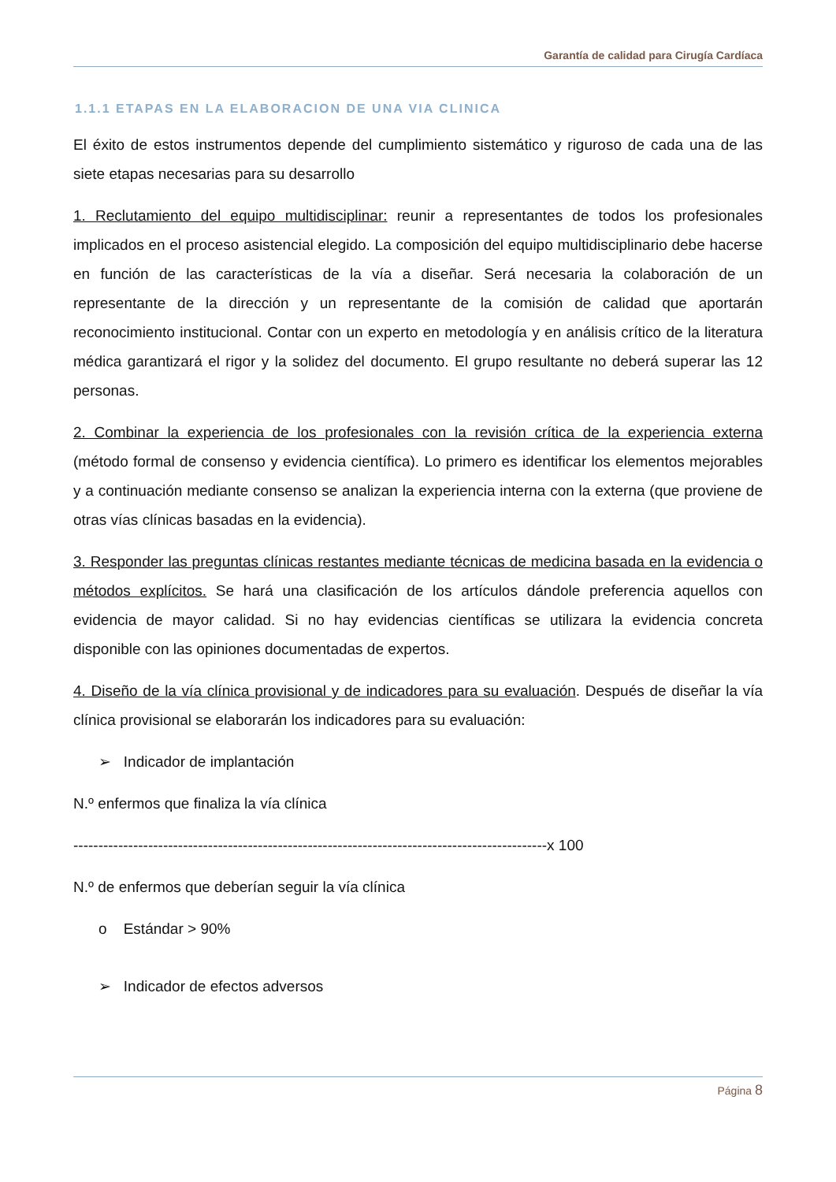Garantía de calidad para Cirugía Cardíaca
1.1.1 ETAPAS EN LA ELABORACION DE UNA VIA CLINICA
El éxito de estos instrumentos depende del cumplimiento sistemático y riguroso de cada una de las siete etapas necesarias para su desarrollo
1. Reclutamiento del equipo multidisciplinar: reunir a representantes de todos los profesionales implicados en el proceso asistencial elegido. La composición del equipo multidisciplinario debe hacerse en función de las características de la vía a diseñar. Será necesaria la colaboración de un representante de la dirección y un representante de la comisión de calidad que aportarán reconocimiento institucional. Contar con un experto en metodología y en análisis crítico de la literatura médica garantizará el rigor y la solidez del documento. El grupo resultante no deberá superar las 12 personas.
2. Combinar la experiencia de los profesionales con la revisión crítica de la experiencia externa (método formal de consenso y evidencia científica). Lo primero es identificar los elementos mejorables y a continuación mediante consenso se analizan la experiencia interna con la externa (que proviene de otras vías clínicas basadas en la evidencia).
3. Responder las preguntas clínicas restantes mediante técnicas de medicina basada en la evidencia o métodos explícitos. Se hará una clasificación de los artículos dándole preferencia aquellos con evidencia de mayor calidad. Si no hay evidencias científicas se utilizara la evidencia concreta disponible con las opiniones documentadas de expertos.
4. Diseño de la vía clínica provisional y de indicadores para su evaluación. Después de diseñar la vía clínica provisional se elaborarán los indicadores para su evaluación:
➢ Indicador de implantación
N.º enfermos que finaliza la vía clínica
-----------------------------------------------------------------------------------------------x 100
N.º de enfermos que deberían seguir la vía clínica
o Estándar > 90%
➢ Indicador de efectos adversos
Página 8